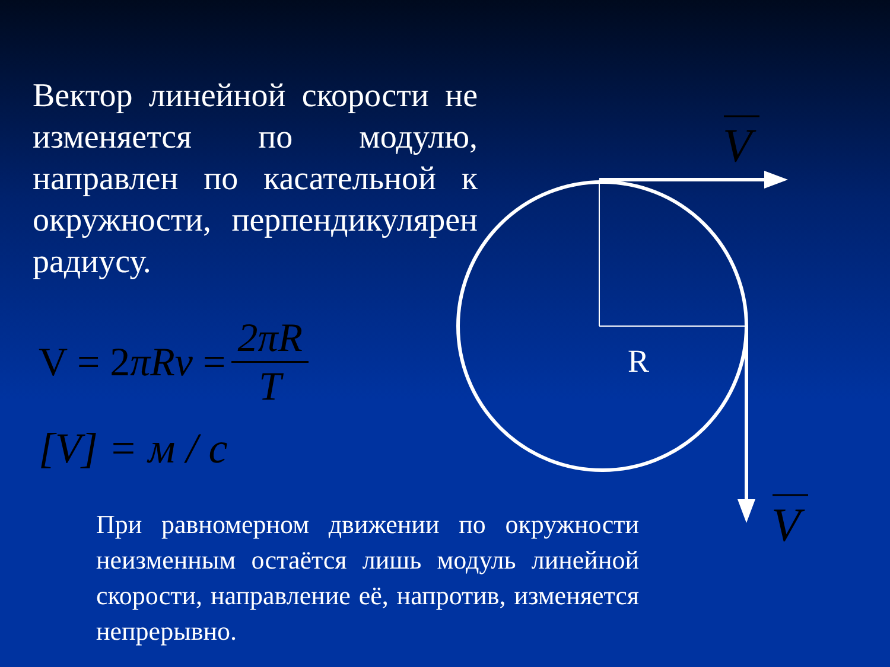Вектор линейной скорости не изменяется по модулю, направлен по касательной к окружности, перпендикулярен радиусу.
V = 2πRν = 2πR T
[V] = м / c
R
V
V
При равномерном движении по окружности неизменным остаётся лишь модуль линейной скорости, направление её, напротив, изменяется непрерывно.